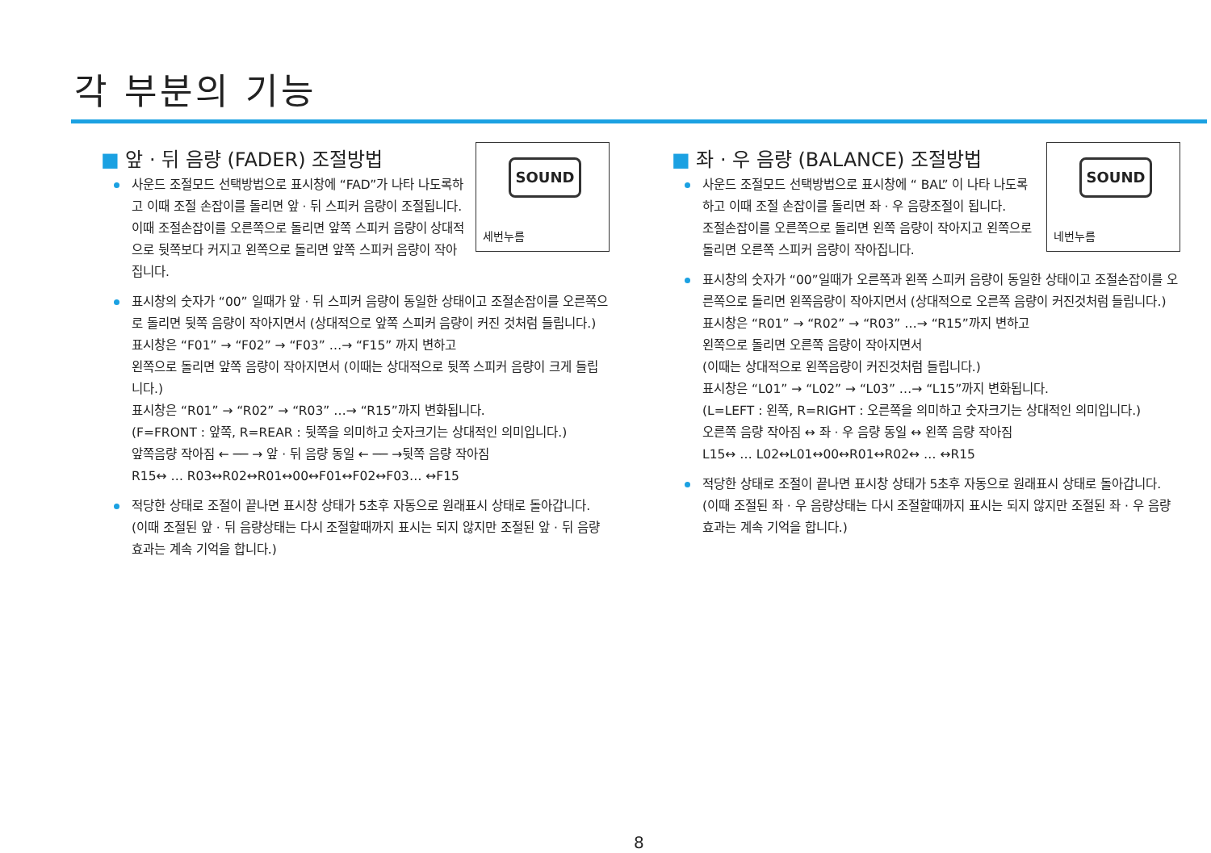각 부분의 기능
■ 앞 · 뒤 음량 (FADER) 조절방법
SOUND
세번누름
사운드 조절모드 선택방법으로 표시창에 “FAD”가 나타 나도록하고 이때 조절 손잡이를 돌리면 앞 · 뒤 스피커 음량이 조절됩니다. 이때 조절손잡이를 오른쪽으로 돌리면 앞쪽 스피커 음량이 상대적으로 뒷쪽보다 커지고 왼쪽으로 돌리면 앞쪽 스피커 음량이 작아집니다.
표시창의 숫자가 “00” 일때가 앞 · 뒤 스피커 음량이 동일한 상태이고 조절손잡이를 오른쪽으로 돌리면 뒷쪽 음량이 작아지면서 (상대적으로 앞쪽 스피커 음량이 커진 것처럼 들립니다.)
표시창은 “F01” → “F02” → “F03” …→ “F15” 까지 변하고
왼쪽으로 돌리면 앞쪽 음량이 작아지면서 (이때는 상대적으로 뒷쪽 스피커 음량이 크게 들립니다.)
표시창은 “R01” → “R02” → “R03” …→ “R15”까지 변화됩니다.
(F=FRONT : 앞쪽, R=REAR : 뒷쪽을 의미하고 숫자크기는 상대적인 의미입니다.)
앞쪽음량 작아짐 ← ── → 앞 · 뒤 음량 동일 ← ── →뒷쪽 음량 작아짐
R15↔ … R03↔R02↔R01↔00↔F01↔F02↔F03… ↔F15
적당한 상태로 조절이 끝나면 표시창 상태가 5초후 자동으로 원래표시 상태로 돌아갑니다.
(이때 조절된 앞 · 뒤 음량상태는 다시 조절할때까지 표시는 되지 않지만 조절된 앞 · 뒤 음량 효과는 계속 기억을 합니다.)
■ 좌 · 우 음량 (BALANCE) 조절방법
SOUND
네번누름
사운드 조절모드 선택방법으로 표시창에 “ BAL” 이 나타 나도록 하고 이때 조절 손잡이를 돌리면 좌 · 우 음량조절이 됩니다.
조절손잡이를 오른쪽으로 돌리면 왼쪽 음량이 작아지고 왼쪽으로 돌리면 오른쪽 스피커 음량이 작아집니다.
표시창의 숫자가 “00”일때가 오른쪽과 왼쪽 스피커 음량이 동일한 상태이고 조절손잡이를 오른쪽으로 돌리면 왼쪽음량이 작아지면서 (상대적으로 오른쪽 음량이 커진것처럼 들립니다.)
표시창은 “R01” → “R02” → “R03” …→ “R15”까지 변하고
왼쪽으로 돌리면 오른쪽 음량이 작아지면서
(이때는 상대적으로 왼쪽음량이 커진것처럼 들립니다.)
표시창은 “L01” → “L02” → “L03” …→ “L15”까지 변화됩니다.
(L=LEFT : 왼쪽, R=RIGHT : 오른쪽을 의미하고 숫자크기는 상대적인 의미입니다.)
오른쪽 음량 작아짐 ↔ 좌 · 우 음량 동일 ↔ 왼쪽 음량 작아짐
L15↔ … L02↔L01↔00↔R01↔R02↔ … ↔R15
적당한 상태로 조절이 끝나면 표시창 상태가 5초후 자동으로 원래표시 상태로 돌아갑니다. (이때 조절된 좌 · 우 음량상태는 다시 조절할때까지 표시는 되지 않지만 조절된 좌 · 우 음량 효과는 계속 기억을 합니다.)
8